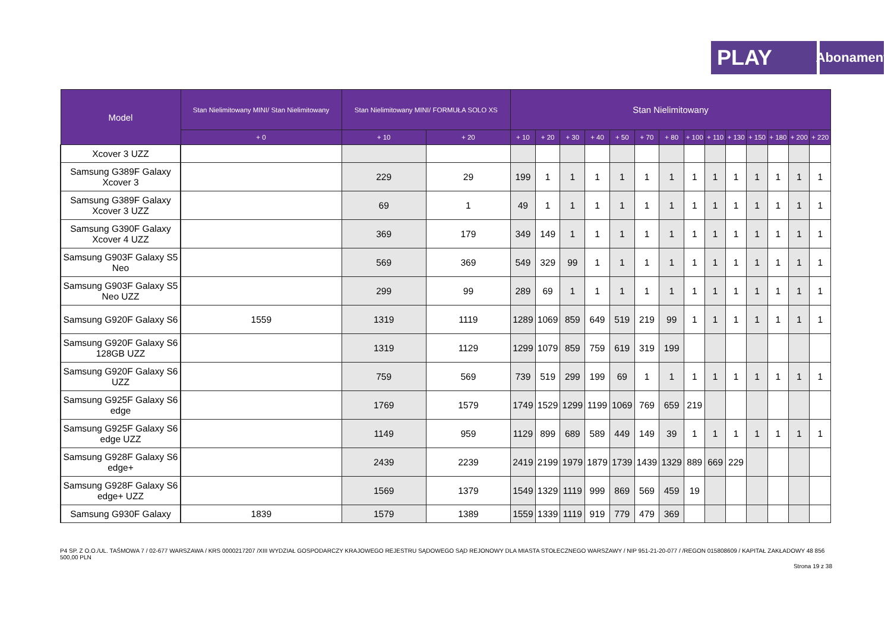PLAY
Abonament
| Model | Stan Nielimitowany MINI/ Stan Nielimitowany | Stan Nielimitowany MINI/ FORMUŁA SOLO XS | | Stan Nielimitowany | | | | | | | | | | | | | |
| --- | --- | --- | --- | --- | --- | --- | --- | --- | --- | --- | --- | --- | --- | --- | --- | --- | --- |
| | + 0 | + 10 | + 20 | + 10 | + 20 | + 30 | + 40 | + 50 | + 70 | + 80 | + 100 | + 110 | + 130 | + 150 | + 180 | + 200 | + 220 |
| Xcover 3 UZZ | | | | | | | | | | | | | | | | | |
| Samsung G389F Galaxy Xcover 3 | | 229 | 29 | 199 | 1 | 1 | 1 | 1 | 1 | 1 | 1 | 1 | 1 | 1 | 1 | 1 | 1 |
| Samsung G389F Galaxy Xcover 3 UZZ | | 69 | 1 | 49 | 1 | 1 | 1 | 1 | 1 | 1 | 1 | 1 | 1 | 1 | 1 | 1 | 1 |
| Samsung G390F Galaxy Xcover 4 UZZ | | 369 | 179 | 349 | 149 | 1 | 1 | 1 | 1 | 1 | 1 | 1 | 1 | 1 | 1 | 1 | 1 |
| Samsung G903F Galaxy S5 Neo | | 569 | 369 | 549 | 329 | 99 | 1 | 1 | 1 | 1 | 1 | 1 | 1 | 1 | 1 | 1 | 1 |
| Samsung G903F Galaxy S5 Neo UZZ | | 299 | 99 | 289 | 69 | 1 | 1 | 1 | 1 | 1 | 1 | 1 | 1 | 1 | 1 | 1 | 1 |
| Samsung G920F Galaxy S6 | 1559 | 1319 | 1119 | 1289 | 1069 | 859 | 649 | 519 | 219 | 99 | 1 | 1 | 1 | 1 | 1 | 1 | 1 |
| Samsung G920F Galaxy S6 128GB UZZ | | 1319 | 1129 | 1299 | 1079 | 859 | 759 | 619 | 319 | 199 | | | | | | | |
| Samsung G920F Galaxy S6 UZZ | | 759 | 569 | 739 | 519 | 299 | 199 | 69 | 1 | 1 | 1 | 1 | 1 | 1 | 1 | 1 | 1 |
| Samsung G925F Galaxy S6 edge | | 1769 | 1579 | 1749 | 1529 | 1299 | 1199 | 1069 | 769 | 659 | 219 | | | | | | |
| Samsung G925F Galaxy S6 edge UZZ | | 1149 | 959 | 1129 | 899 | 689 | 589 | 449 | 149 | 39 | 1 | 1 | 1 | 1 | 1 | 1 | 1 |
| Samsung G928F Galaxy S6 edge+ | | 2439 | 2239 | 2419 | 2199 | 1979 | 1879 | 1739 | 1439 | 1329 | 889 | 669 | 229 | | | | |
| Samsung G928F Galaxy S6 edge+ UZZ | | 1569 | 1379 | 1549 | 1329 | 1119 | 999 | 869 | 569 | 459 | 19 | | | | | | |
| Samsung G930F Galaxy | 1839 | 1579 | 1389 | 1559 | 1339 | 1119 | 919 | 779 | 479 | 369 | | | | | | | |
P4 SP. Z O.O./UL. TAŚMOWA 7 / 02-677 WARSZAWA / KRS 0000217207 /XIII WYDZIAŁ GOSPODARCZY KRAJOWEGO REJESTRU SĄDOWEGO SĄD REJONOWY DLA MIASTA STOŁECZNEGO WARSZAWY / NIP 951-21-20-077 / /REGON 015808609 / KAPITAŁ ZAKŁADOWY 48 856 500,00 PLN
Strona 19 z 38